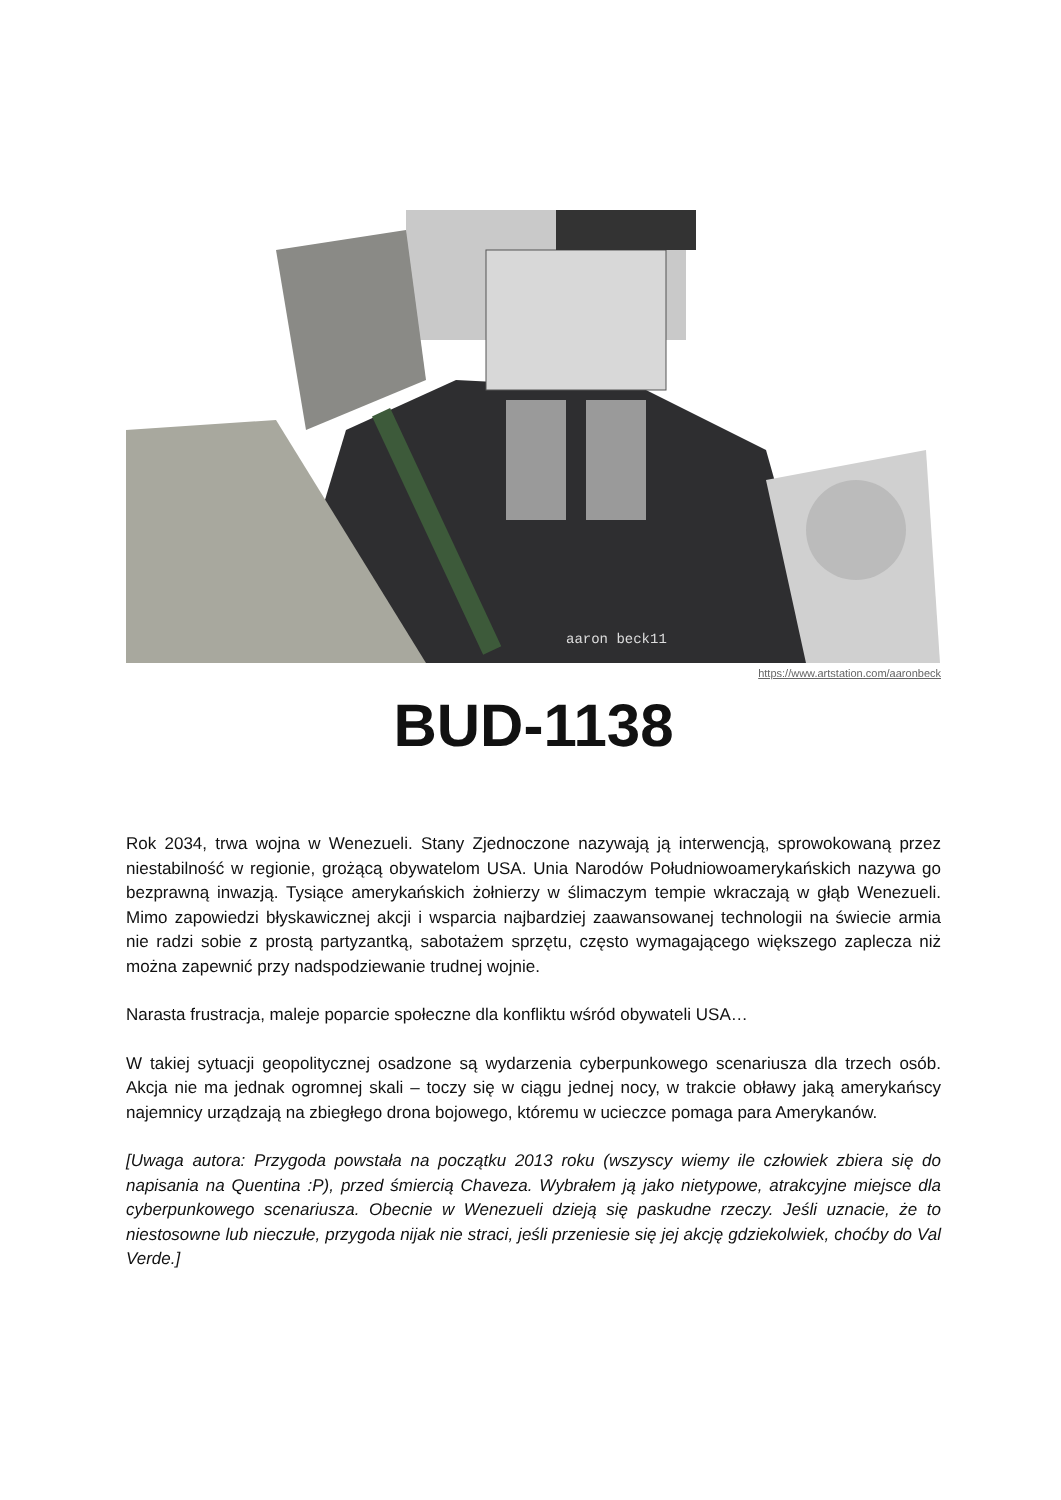aaron beck11
https://www.artstation.com/aaronbeck
BUD-1138
Rok 2034, trwa wojna w Wenezueli. Stany Zjednoczone nazywają ją interwencją, sprowokowaną przez niestabilność w regionie, grożącą obywatelom USA. Unia Narodów Południowoamerykańskich nazywa go bezprawną inwazją. Tysiące amerykańskich żołnierzy w ślimaczym tempie wkraczają w głąb Wenezueli. Mimo zapowiedzi błyskawicznej akcji i wsparcia najbardziej zaawansowanej technologii na świecie armia nie radzi sobie z prostą partyzantką, sabotażem sprzętu, często wymagającego większego zaplecza niż można zapewnić przy nadspodziewanie trudnej wojnie.
Narasta frustracja, maleje poparcie społeczne dla konfliktu wśród obywateli USA…
W takiej sytuacji geopolitycznej osadzone są wydarzenia cyberpunkowego scenariusza dla trzech osób. Akcja nie ma jednak ogromnej skali – toczy się w ciągu jednej nocy, w trakcie obławy jaką amerykańscy najemnicy urządzają na zbiegłego drona bojowego, któremu w ucieczce pomaga para Amerykanów.
[Uwaga autora: Przygoda powstała na początku 2013 roku (wszyscy wiemy ile człowiek zbiera się do napisania na Quentina :P), przed śmiercią Chaveza. Wybrałem ją jako nietypowe, atrakcyjne miejsce dla cyberpunkowego scenariusza. Obecnie w Wenezueli dzieją się paskudne rzeczy. Jeśli uznacie, że to niestosowne lub nieczułe, przygoda nijak nie straci, jeśli przeniesie się jej akcję gdziekolwiek, choćby do Val Verde.]